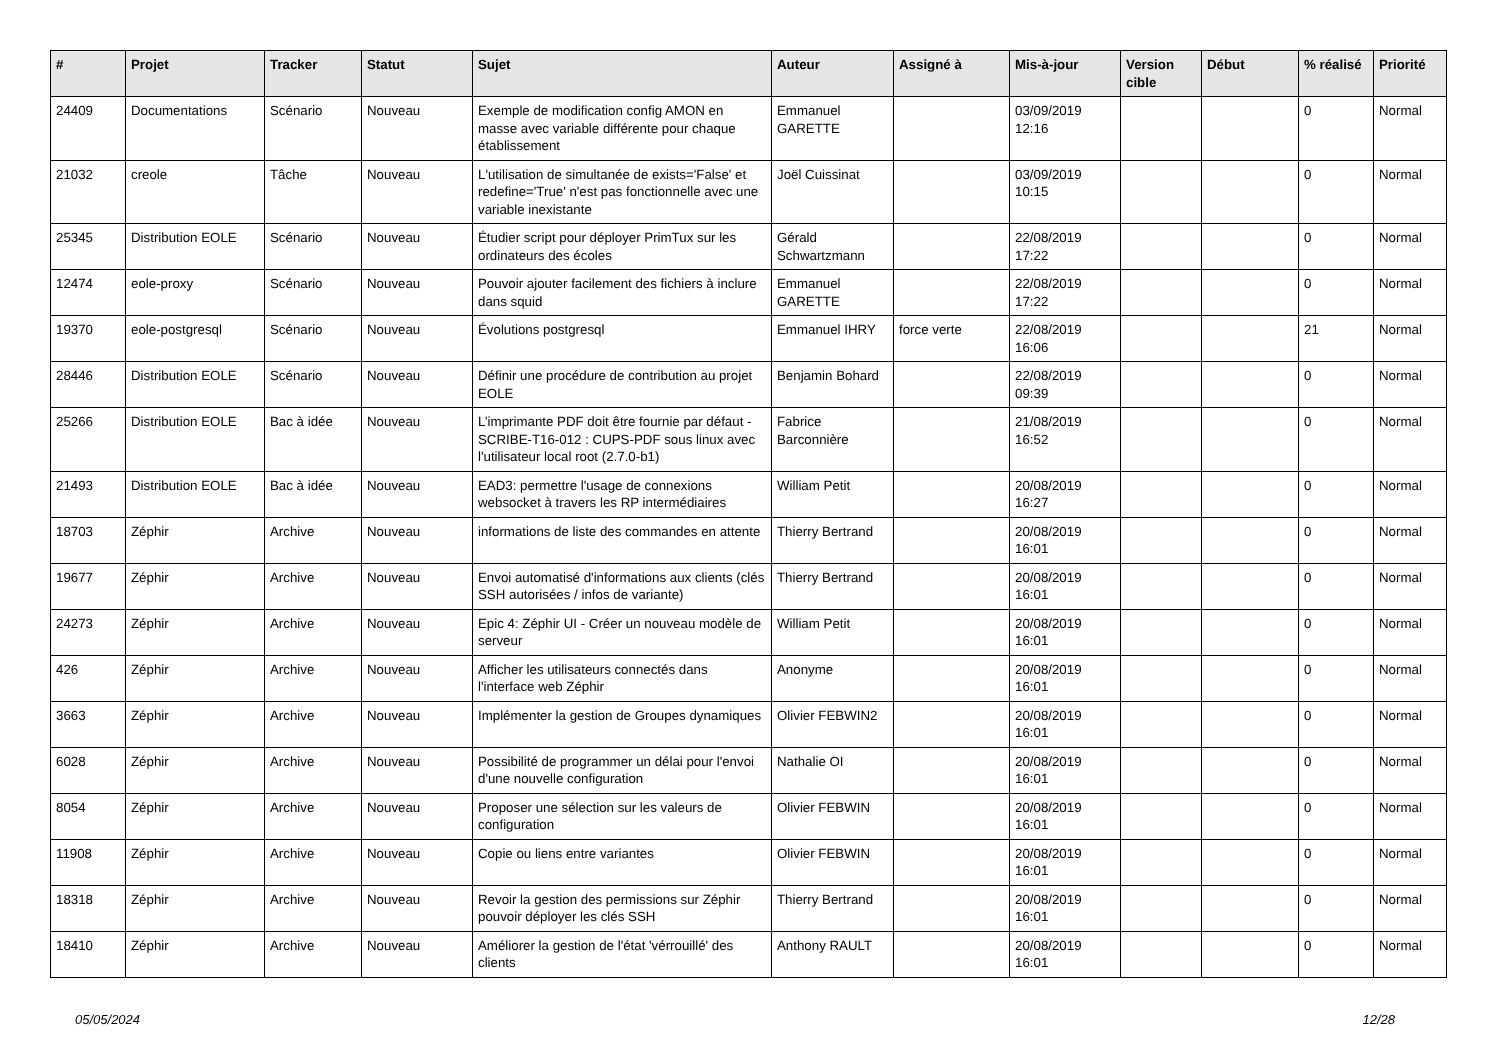| # | Projet | Tracker | Statut | Sujet | Auteur | Assigné à | Mis-à-jour | Version cible | Début | % réalisé | Priorité |
| --- | --- | --- | --- | --- | --- | --- | --- | --- | --- | --- | --- |
| 24409 | Documentations | Scénario | Nouveau | Exemple de modification config AMON en masse avec variable différente pour chaque établissement | Emmanuel GARETTE | | 03/09/2019 12:16 | | | 0 | Normal |
| 21032 | creole | Tâche | Nouveau | L'utilisation de simultanée de exists='False' et redefine='True' n'est pas fonctionnelle avec une variable inexistante | Joël Cuissinat | | 03/09/2019 10:15 | | | 0 | Normal |
| 25345 | Distribution EOLE | Scénario | Nouveau | Étudier script pour déployer PrimTux sur les ordinateurs des écoles | Gérald Schwartzmann | | 22/08/2019 17:22 | | | 0 | Normal |
| 12474 | eole-proxy | Scénario | Nouveau | Pouvoir ajouter facilement des fichiers à inclure dans squid | Emmanuel GARETTE | | 22/08/2019 17:22 | | | 0 | Normal |
| 19370 | eole-postgresql | Scénario | Nouveau | Évolutions postgresql | Emmanuel IHRY | force verte | 22/08/2019 16:06 | | | 21 | Normal |
| 28446 | Distribution EOLE | Scénario | Nouveau | Définir une procédure de contribution au projet EOLE | Benjamin Bohard | | 22/08/2019 09:39 | | | 0 | Normal |
| 25266 | Distribution EOLE | Bac à idée | Nouveau | L’imprimante PDF doit être fournie par défaut - SCRIBE-T16-012 : CUPS-PDF sous linux avec l'utilisateur local root (2.7.0-b1) | Fabrice Barconnière | | 21/08/2019 16:52 | | | 0 | Normal |
| 21493 | Distribution EOLE | Bac à idée | Nouveau | EAD3: permettre l'usage de connexions websocket à travers les RP intermédiaires | William Petit | | 20/08/2019 16:27 | | | 0 | Normal |
| 18703 | Zéphir | Archive | Nouveau | informations de liste des commandes en attente | Thierry Bertrand | | 20/08/2019 16:01 | | | 0 | Normal |
| 19677 | Zéphir | Archive | Nouveau | Envoi automatisé d'informations aux clients (clés SSH autorisées / infos de variante) | Thierry Bertrand | | 20/08/2019 16:01 | | | 0 | Normal |
| 24273 | Zéphir | Archive | Nouveau | Epic 4: Zéphir UI - Créer un nouveau modèle de serveur | William Petit | | 20/08/2019 16:01 | | | 0 | Normal |
| 426 | Zéphir | Archive | Nouveau | Afficher les utilisateurs connectés dans l'interface web Zéphir | Anonyme | | 20/08/2019 16:01 | | | 0 | Normal |
| 3663 | Zéphir | Archive | Nouveau | Implémenter la gestion de Groupes dynamiques | Olivier FEBWIN2 | | 20/08/2019 16:01 | | | 0 | Normal |
| 6028 | Zéphir | Archive | Nouveau | Possibilité de programmer un délai pour l'envoi d'une nouvelle configuration | Nathalie OI | | 20/08/2019 16:01 | | | 0 | Normal |
| 8054 | Zéphir | Archive | Nouveau | Proposer une sélection sur les valeurs de configuration | Olivier FEBWIN | | 20/08/2019 16:01 | | | 0 | Normal |
| 11908 | Zéphir | Archive | Nouveau | Copie ou liens entre variantes | Olivier FEBWIN | | 20/08/2019 16:01 | | | 0 | Normal |
| 18318 | Zéphir | Archive | Nouveau | Revoir la gestion des permissions sur Zéphir pouvoir déployer les clés SSH | Thierry Bertrand | | 20/08/2019 16:01 | | | 0 | Normal |
| 18410 | Zéphir | Archive | Nouveau | Améliorer la gestion de l'état 'vérrouillé' des clients | Anthony RAULT | | 20/08/2019 16:01 | | | 0 | Normal |
05/05/2024 12/28